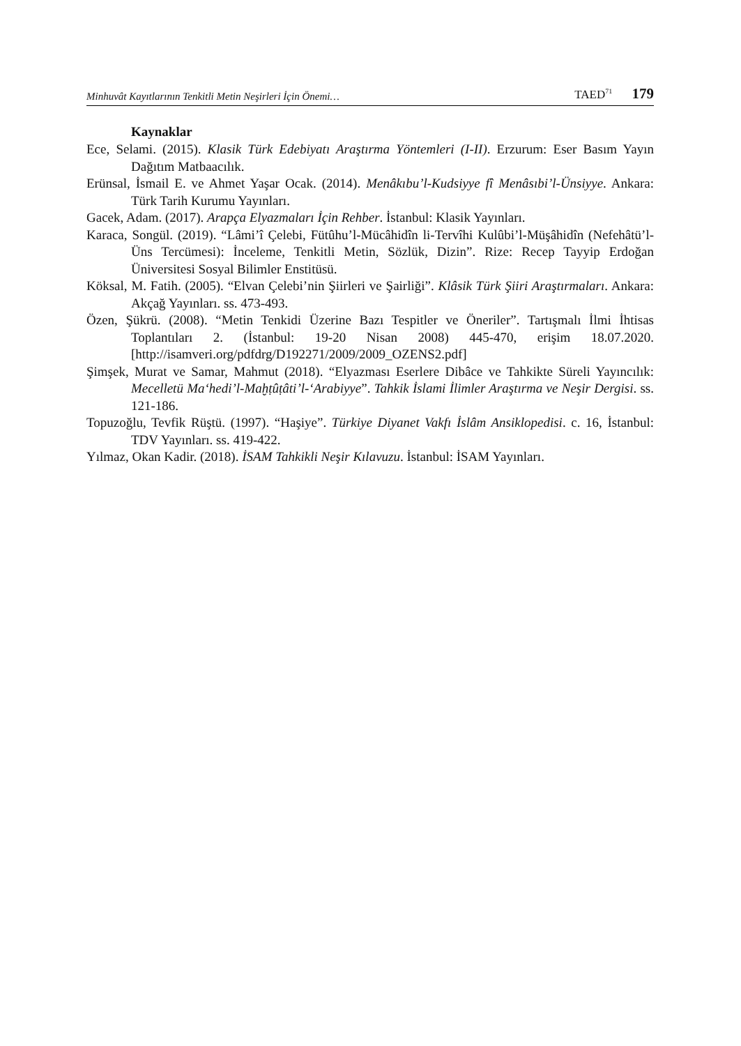Minhuvât Kayıtlarının Tenkitli Metin Neşirleri İçin Önemi… TAED<sup>71</sup> 179
Kaynaklar
Ece, Selami. (2015). Klasik Türk Edebiyatı Araştırma Yöntemleri (I-II). Erzurum: Eser Basım Yayın Dağıtım Matbaacılık.
Erünsal, İsmail E. ve Ahmet Yaşar Ocak. (2014). Menâkıbu’l-Kudsiyye fî Menâsıbi’l-Ünsiyye. Ankara: Türk Tarih Kurumu Yayınları.
Gacek, Adam. (2017). Arapça Elyazmaları İçin Rehber. İstanbul: Klasik Yayınları.
Karaca, Songül. (2019). “Lâmi’î Çelebi, Fütûhu’l-Mücâhidîn li-Tervîhi Kulûbi’l-Müşâhidîn (Nefehâtü’l-Üns Tercümesi): İnceleme, Tenkitli Metin, Sözlük, Dizin”. Rize: Recep Tayyip Erdoğan Üniversitesi Sosyal Bilimler Enstitüsü.
Köksal, M. Fatih. (2005). “Elvan Çelebi’nin Şiirleri ve Şairliği”. Klâsik Türk Şiiri Araştırmaları. Ankara: Akçağ Yayınları. ss. 473-493.
Özen, Şükrü. (2008). “Metin Tenkidi Üzerine Bazı Tespitler ve Öneriler”. Tartışmalı İlmi İhtisas Toplantıları 2. (İstanbul: 19-20 Nisan 2008) 445-470, erişim 18.07.2020. [http://isamveri.org/pdfdrg/D192271/2009/2009_OZENS2.pdf]
Şimşek, Murat ve Samar, Mahmut (2018). “Elyazması Eserlere Dibâce ve Tahkikte Süreli Yayıncılık: Mecelletü Ma‘hedi’l-Maḫṭûṭâti’l-‘Arabiyye”. Tahkik İslami İlimler Araştırma ve Neşir Dergisi. ss. 121-186.
Topuzoğlu, Tevfik Rüştü. (1997). “Haşiye”. Türkiye Diyanet Vakfı İslâm Ansiklopedisi. c. 16, İstanbul: TDV Yayınları. ss. 419-422.
Yılmaz, Okan Kadir. (2018). İSAM Tahkikli Neşir Kılavuzu. İstanbul: İSAM Yayınları.